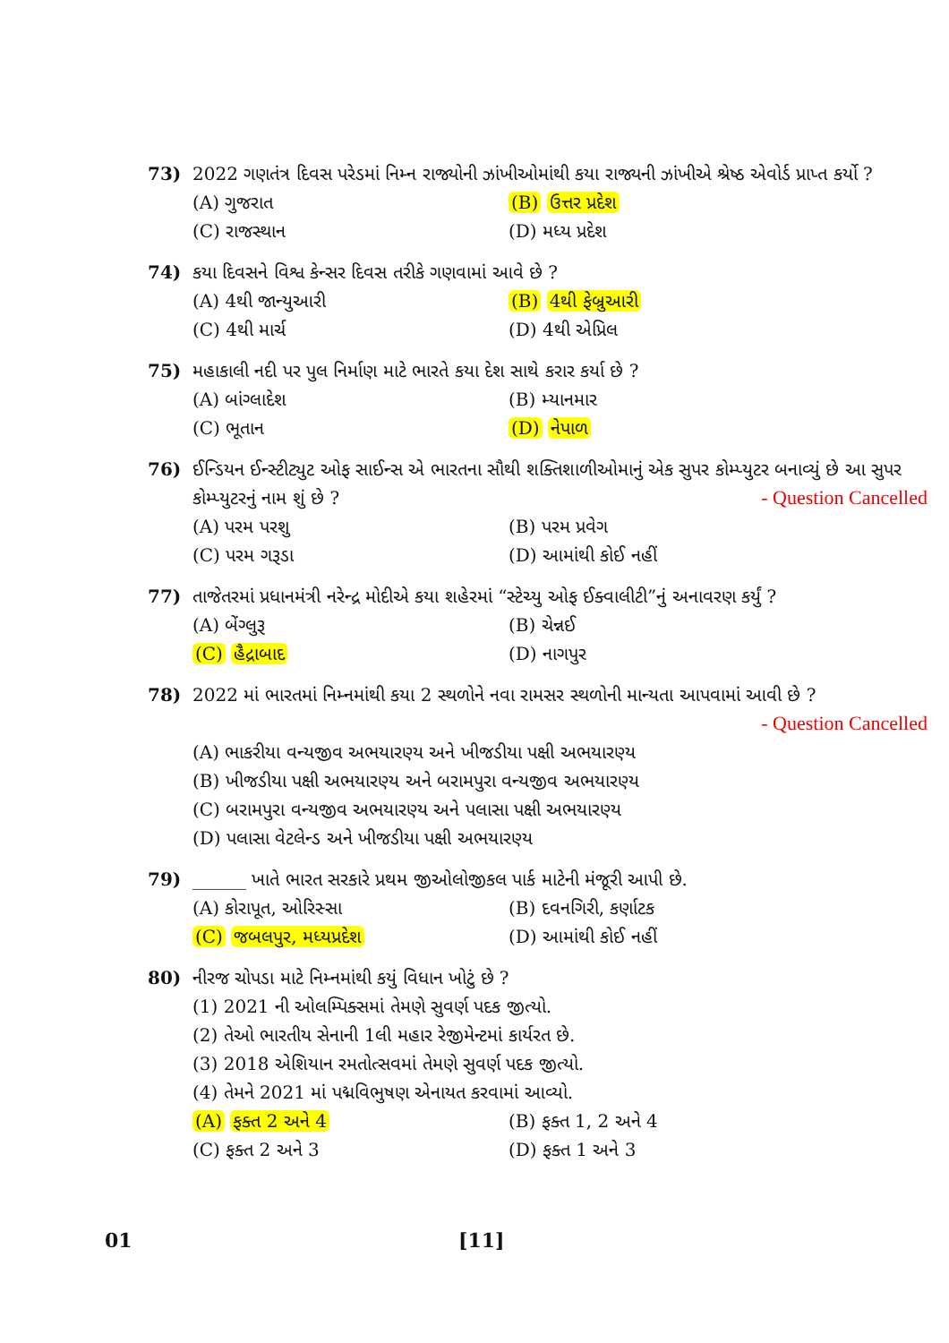73) 2022 ગણતંત્ર દિવસ પરેડમાં નિમ્ન રાજ્યોની ઝાંખીઓમાંથી કયા રાજ્યની ઝાંખીએ શ્રેષ્ઠ એવોર્ડ પ્રાપ્ત કર્યો ?
(A) ગુજરાત (B) ઉત્તર પ્રદેશ (C) રાજસ્થાન (D) મધ્ય પ્રદેશ
74) કયા દિવસને વિશ્વ કેન્સર દિવસ તરીકે ગણવામાં આવે છે ?
(A) 4થી જાન્યુઆરી (B) 4થી ફેબ્રુઆરી (C) 4થી માર્ચ (D) 4થી એપ્રિલ
75) મહાકાલી નદી પર પુલ નિર્માણ માટે ભારતે કયા દેશ સાથે કરાર કર્યા છે ?
(A) બાંગ્લાદેશ (B) મ્યાનમાર (C) ભૂતાન (D) નેપાળ
76) ઈન્ડિયન ઈન્સ્ટીટ્યુટ ઓફ સાઈન્સ એ ભારતના સૌથી શક્તિશાળીઓમાનું એક સુપર કોમ્પ્યુટર બનાવ્યું છે આ સુપર કોમ્પ્યુટરનું નામ શું છે ? - Question Cancelled
(A) પરમ પરશુ (B) પરમ પ્રવેગ (C) પરમ ગરૂડા (D) આમાંથી કોઈ નહીં
77) તાજેતરમાં પ્રધાનમંત્રી નરેન્દ્ર મોદીએ કયા શહેરમાં “સ્ટેચ્યુ ઓફ ઈક્વાલીટી”નું અનાવરણ કર્યું ?
(A) બેંગ્લુરૂ (B) ચેન્નઈ (C) હૈદ્રાબાદ (D) નાગપુર
78) 2022 માં ભારતમાં નિમ્નમાંથી કયા 2 સ્થળોને નવા રામસર સ્થળોની માન્યતા આપવામાં આવી છે ? - Question Cancelled
(A) ભાકરીયા વન્યજીવ અભયારણ્ય અને ખીજડીયા પક્ષી અભયારણ્ય
(B) ખીજડીયા પક્ષી અભયારણ્ય અને બરામપુરા વન્યજીવ અભયારણ્ય
(C) બરામપુરા વન્યજીવ અભયારણ્ય અને પલાસા પક્ષી અભયારણ્ય
(D) પલાસા વેટલેન્ડ અને ખીજડીયા પક્ષી અભયારણ્ય
79) ______ ખાતે ભારત સરકારે પ્રથમ જીઓલોજીકલ પાર્ક માટેની મંજૂરી આપી છે.
(A) કોરાપૂત, ઓરિસ્સા (B) દવનગિરી, કર્ણાટક (C) જબલપુર, મધ્યપ્રદેશ (D) આમાંથી કોઈ નહીં
80) નીરજ ચોપડા માટે નિમ્નમાંથી કયું વિધાન ખોટું છે ?
(1) 2021 ની ઓલમ્પિક્સમાં તેમણે સુવર્ણ પદક જીત્યો.
(2) તેઓ ભારતીય સેનાની 1લી મહાર રેજીમેન્ટમાં કાર્યરત છે.
(3) 2018 એશિયાન રમતોત્સવમાં તેમણે સુવર્ણ પદક જીત્યો.
(4) તેમને 2021 માં પદ્મવિભુષણ એનાયત કરવામાં આવ્યો.
(A) ફક્ત 2 અને 4 (B) ફક્ત 1, 2 અને 4 (C) ફક્ત 2 અને 3 (D) ફક્ત 1 અને 3
01 [11]